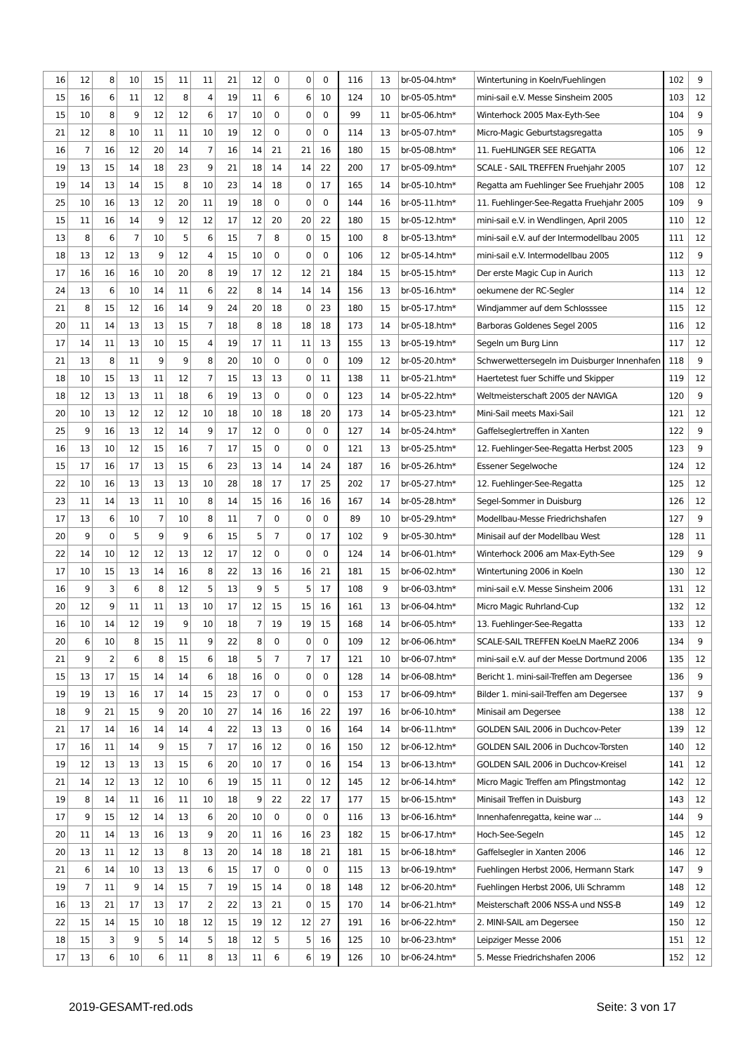| 16 | 12 | 8 | 10 | 15 | 11 | 11 | 21 | 12 | 0 | 0 | 0 | 116 | 13 | br-05-04.htm* | Wintertuning in Koeln/Fuehlingen | 102 | 9 |
| 15 | 16 | 6 | 11 | 12 | 8 | 4 | 19 | 11 | 6 | 6 | 10 | 124 | 10 | br-05-05.htm* | mini-sail e.V. Messe Sinsheim 2005 | 103 | 12 |
| 15 | 10 | 8 | 9 | 12 | 12 | 6 | 17 | 10 | 0 | 0 | 0 | 99 | 11 | br-05-06.htm* | Winterhock 2005 Max-Eyth-See | 104 | 9 |
| 21 | 12 | 8 | 10 | 11 | 11 | 10 | 19 | 12 | 0 | 0 | 0 | 114 | 13 | br-05-07.htm* | Micro-Magic Geburtstagsregatta | 105 | 9 |
| 16 | 7 | 16 | 12 | 20 | 14 | 7 | 16 | 14 | 21 | 21 | 16 | 180 | 15 | br-05-08.htm* | 11. FueHLINGER SEE REGATTA | 106 | 12 |
| 19 | 13 | 15 | 14 | 18 | 23 | 9 | 21 | 18 | 14 | 14 | 22 | 200 | 17 | br-05-09.htm* | SCALE - SAIL TREFFEN Fruehjahr 2005 | 107 | 12 |
| 19 | 14 | 13 | 14 | 15 | 8 | 10 | 23 | 14 | 18 | 0 | 17 | 165 | 14 | br-05-10.htm* | Regatta am Fuehlinger See Fruehjahr 2005 | 108 | 12 |
| 25 | 10 | 16 | 13 | 12 | 20 | 11 | 19 | 18 | 0 | 0 | 0 | 144 | 16 | br-05-11.htm* | 11. Fuehlinger-See-Regatta Fruehjahr 2005 | 109 | 9 |
| 15 | 11 | 16 | 14 | 9 | 12 | 12 | 17 | 12 | 20 | 20 | 22 | 180 | 15 | br-05-12.htm* | mini-sail e.V. in Wendlingen, April 2005 | 110 | 12 |
| 13 | 8 | 6 | 7 | 10 | 5 | 6 | 15 | 7 | 8 | 0 | 15 | 100 | 8 | br-05-13.htm* | mini-sail e.V. auf der Intermodellbau 2005 | 111 | 12 |
| 18 | 13 | 12 | 13 | 9 | 12 | 4 | 15 | 10 | 0 | 0 | 0 | 106 | 12 | br-05-14.htm* | mini-sail e.V. Intermodellbau 2005 | 112 | 9 |
| 17 | 16 | 16 | 16 | 10 | 20 | 8 | 19 | 17 | 12 | 12 | 21 | 184 | 15 | br-05-15.htm* | Der erste Magic Cup in Aurich | 113 | 12 |
| 24 | 13 | 6 | 10 | 14 | 11 | 6 | 22 | 8 | 14 | 14 | 14 | 156 | 13 | br-05-16.htm* | oekumene der RC-Segler | 114 | 12 |
| 21 | 8 | 15 | 12 | 16 | 14 | 9 | 24 | 20 | 18 | 0 | 23 | 180 | 15 | br-05-17.htm* | Windjammer auf dem Schlosssee | 115 | 12 |
| 20 | 11 | 14 | 13 | 13 | 15 | 7 | 18 | 8 | 18 | 18 | 18 | 173 | 14 | br-05-18.htm* | Barboras Goldenes Segel 2005 | 116 | 12 |
| 17 | 14 | 11 | 13 | 10 | 15 | 4 | 19 | 17 | 11 | 11 | 13 | 155 | 13 | br-05-19.htm* | Segeln um Burg Linn | 117 | 12 |
| 21 | 13 | 8 | 11 | 9 | 9 | 8 | 20 | 10 | 0 | 0 | 0 | 109 | 12 | br-05-20.htm* | Schwerwettersegeln im Duisburger Innenhafen | 118 | 9 |
| 18 | 10 | 15 | 13 | 11 | 12 | 7 | 15 | 13 | 13 | 0 | 11 | 138 | 11 | br-05-21.htm* | Haertetest fuer Schiffe und Skipper | 119 | 12 |
| 18 | 12 | 13 | 13 | 11 | 18 | 6 | 19 | 13 | 0 | 0 | 0 | 123 | 14 | br-05-22.htm* | Weltmeisterschaft 2005 der NAVIGA | 120 | 9 |
| 20 | 10 | 13 | 12 | 12 | 12 | 10 | 18 | 10 | 18 | 18 | 20 | 173 | 14 | br-05-23.htm* | Mini-Sail meets Maxi-Sail | 121 | 12 |
| 25 | 9 | 16 | 13 | 12 | 14 | 9 | 17 | 12 | 0 | 0 | 0 | 127 | 14 | br-05-24.htm* | Gaffelseglertreffen in Xanten | 122 | 9 |
| 16 | 13 | 10 | 12 | 15 | 16 | 7 | 17 | 15 | 0 | 0 | 0 | 121 | 13 | br-05-25.htm* | 12. Fuehlinger-See-Regatta Herbst 2005 | 123 | 9 |
| 15 | 17 | 16 | 17 | 13 | 15 | 6 | 23 | 13 | 14 | 14 | 24 | 187 | 16 | br-05-26.htm* | Essener Segelwoche | 124 | 12 |
| 22 | 10 | 16 | 13 | 13 | 13 | 10 | 28 | 18 | 17 | 17 | 25 | 202 | 17 | br-05-27.htm* | 12. Fuehlinger-See-Regatta | 125 | 12 |
| 23 | 11 | 14 | 13 | 11 | 10 | 8 | 14 | 15 | 16 | 16 | 16 | 167 | 14 | br-05-28.htm* | Segel-Sommer in Duisburg | 126 | 12 |
| 17 | 13 | 6 | 10 | 7 | 10 | 8 | 11 | 7 | 0 | 0 | 0 | 89 | 10 | br-05-29.htm* | Modellbau-Messe Friedrichshafen | 127 | 9 |
| 20 | 9 | 0 | 5 | 9 | 9 | 6 | 15 | 5 | 7 | 0 | 17 | 102 | 9 | br-05-30.htm* | Minisail auf der Modellbau West | 128 | 11 |
| 22 | 14 | 10 | 12 | 12 | 13 | 12 | 17 | 12 | 0 | 0 | 0 | 124 | 14 | br-06-01.htm* | Winterhock 2006 am Max-Eyth-See | 129 | 9 |
| 17 | 10 | 15 | 13 | 14 | 16 | 8 | 22 | 13 | 16 | 16 | 21 | 181 | 15 | br-06-02.htm* | Wintertuning 2006 in Koeln | 130 | 12 |
| 16 | 9 | 3 | 6 | 8 | 12 | 5 | 13 | 9 | 5 | 5 | 17 | 108 | 9 | br-06-03.htm* | mini-sail e.V. Messe Sinsheim 2006 | 131 | 12 |
| 20 | 12 | 9 | 11 | 11 | 13 | 10 | 17 | 12 | 15 | 15 | 16 | 161 | 13 | br-06-04.htm* | Micro Magic Ruhrland-Cup | 132 | 12 |
| 16 | 10 | 14 | 12 | 19 | 9 | 10 | 18 | 7 | 19 | 19 | 15 | 168 | 14 | br-06-05.htm* | 13. Fuehlinger-See-Regatta | 133 | 12 |
| 20 | 6 | 10 | 8 | 15 | 11 | 9 | 22 | 8 | 0 | 0 | 0 | 109 | 12 | br-06-06.htm* | SCALE-SAIL TREFFEN KoeLN MaeRZ 2006 | 134 | 9 |
| 21 | 9 | 2 | 6 | 8 | 15 | 6 | 18 | 5 | 7 | 7 | 17 | 121 | 10 | br-06-07.htm* | mini-sail e.V. auf der Messe Dortmund 2006 | 135 | 12 |
| 15 | 13 | 17 | 15 | 14 | 14 | 6 | 18 | 16 | 0 | 0 | 0 | 128 | 14 | br-06-08.htm* | Bericht 1. mini-sail-Treffen am Degersee | 136 | 9 |
| 19 | 19 | 13 | 16 | 17 | 14 | 15 | 23 | 17 | 0 | 0 | 0 | 153 | 17 | br-06-09.htm* | Bilder 1. mini-sail-Treffen am Degersee | 137 | 9 |
| 18 | 9 | 21 | 15 | 9 | 20 | 10 | 27 | 14 | 16 | 16 | 22 | 197 | 16 | br-06-10.htm* | Minisail am Degersee | 138 | 12 |
| 21 | 17 | 14 | 16 | 14 | 14 | 4 | 22 | 13 | 13 | 0 | 16 | 164 | 14 | br-06-11.htm* | GOLDEN SAIL 2006 in Duchcov-Peter | 139 | 12 |
| 17 | 16 | 11 | 14 | 9 | 15 | 7 | 17 | 16 | 12 | 0 | 16 | 150 | 12 | br-06-12.htm* | GOLDEN SAIL 2006 in Duchcov-Torsten | 140 | 12 |
| 19 | 12 | 13 | 13 | 13 | 15 | 6 | 20 | 10 | 17 | 0 | 16 | 154 | 13 | br-06-13.htm* | GOLDEN SAIL 2006 in Duchcov-Kreisel | 141 | 12 |
| 21 | 14 | 12 | 13 | 12 | 10 | 6 | 19 | 15 | 11 | 0 | 12 | 145 | 12 | br-06-14.htm* | Micro Magic Treffen am Pfingstmontag | 142 | 12 |
| 19 | 8 | 14 | 11 | 16 | 11 | 10 | 18 | 9 | 22 | 22 | 17 | 177 | 15 | br-06-15.htm* | Minisail Treffen in Duisburg | 143 | 12 |
| 17 | 9 | 15 | 12 | 14 | 13 | 6 | 20 | 10 | 0 | 0 | 0 | 116 | 13 | br-06-16.htm* | Innenhafenregatta, keine war ... | 144 | 9 |
| 20 | 11 | 14 | 13 | 16 | 13 | 9 | 20 | 11 | 16 | 16 | 23 | 182 | 15 | br-06-17.htm* | Hoch-See-Segeln | 145 | 12 |
| 20 | 13 | 11 | 12 | 13 | 8 | 13 | 20 | 14 | 18 | 18 | 21 | 181 | 15 | br-06-18.htm* | Gaffelsegler in Xanten 2006 | 146 | 12 |
| 21 | 6 | 14 | 10 | 13 | 13 | 6 | 15 | 17 | 0 | 0 | 0 | 115 | 13 | br-06-19.htm* | Fuehlingen Herbst 2006, Hermann Stark | 147 | 9 |
| 19 | 7 | 11 | 9 | 14 | 15 | 7 | 19 | 15 | 14 | 0 | 18 | 148 | 12 | br-06-20.htm* | Fuehlingen Herbst 2006, Uli Schramm | 148 | 12 |
| 16 | 13 | 21 | 17 | 13 | 17 | 2 | 22 | 13 | 21 | 0 | 15 | 170 | 14 | br-06-21.htm* | Meisterschaft 2006 NSS-A und NSS-B | 149 | 12 |
| 22 | 15 | 14 | 15 | 10 | 18 | 12 | 15 | 19 | 12 | 12 | 27 | 191 | 16 | br-06-22.htm* | 2. MINI-SAIL am Degersee | 150 | 12 |
| 18 | 15 | 3 | 9 | 5 | 14 | 5 | 18 | 12 | 5 | 5 | 16 | 125 | 10 | br-06-23.htm* | Leipziger Messe 2006 | 151 | 12 |
| 17 | 13 | 6 | 10 | 6 | 11 | 8 | 13 | 11 | 6 | 6 | 19 | 126 | 10 | br-06-24.htm* | 5. Messe Friedrichshafen 2006 | 152 | 12 |
2019-GESAMT-red.ods Seite: 3 von 17